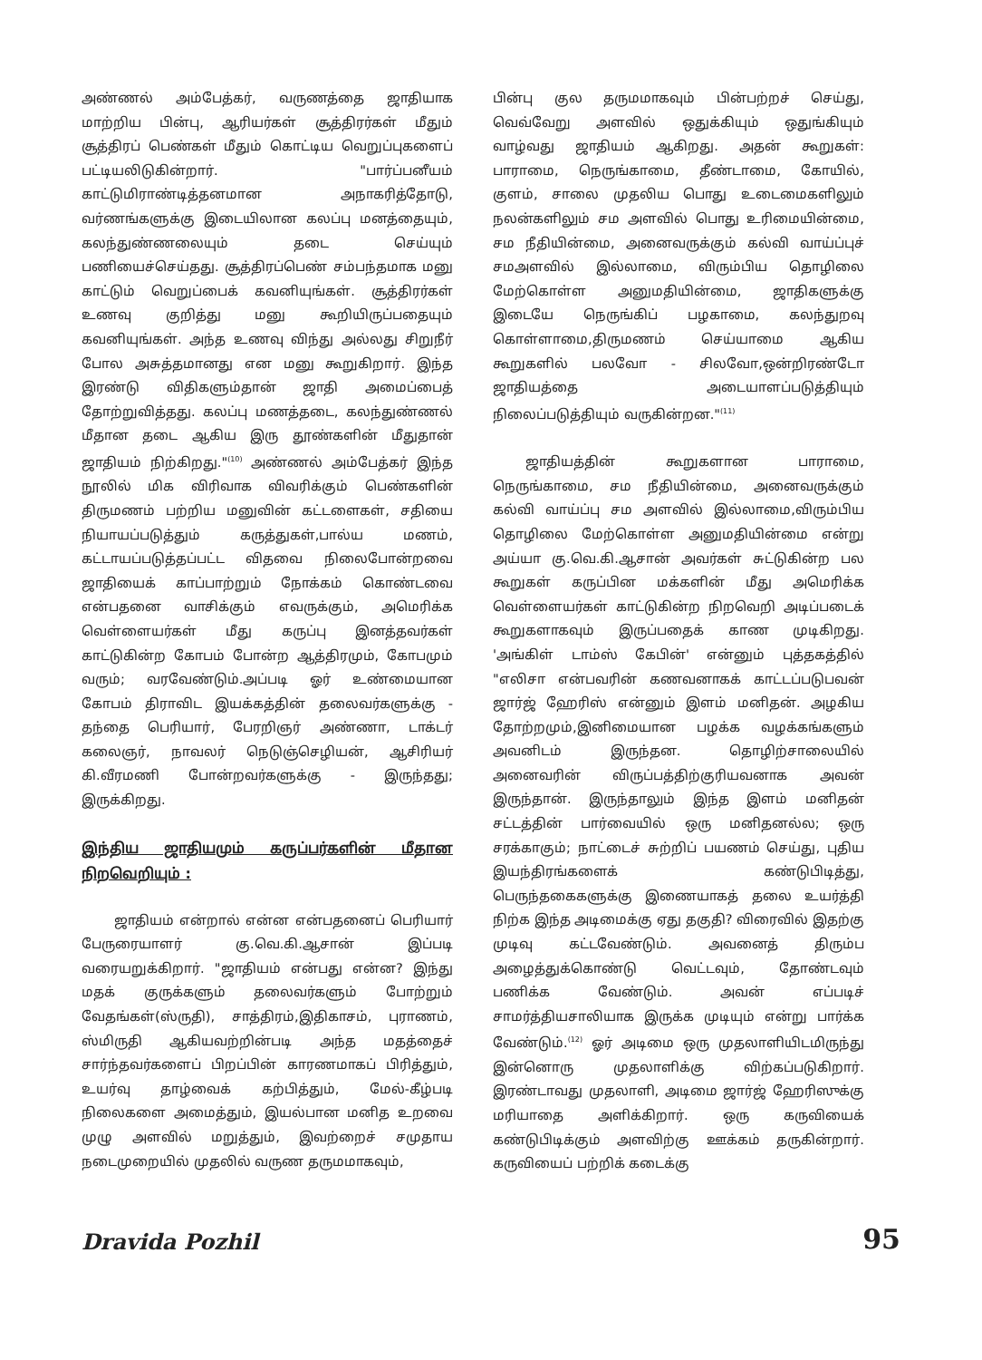அண்ணல் அம்பேத்கர், வருணத்தை ஜாதியாக மாற்றிய பின்பு, ஆரியர்கள் சூத்திரர்கள் மீதும் சூத்திரப் பெண்கள் மீதும் கொட்டிய வெறுப்புகளைப் பட்டியலிடுகின்றார். "பார்ப்பனீயம் காட்டுமிராண்டித்தனமான அநாகரித்தோடு, வர்ணங்களுக்கு இடையிலான கலப்பு மனத்தையும், கலந்துண்ணலையும் தடை செய்யும் பணியைச்செய்தது. சூத்திரப்பெண் சம்பந்தமாக மனு காட்டும் வெறுப்பைக் கவனியுங்கள். சூத்திரர்கள் உணவு குறித்து மனு கூறியிருப்பதையும் கவனியுங்கள். அந்த உணவு விந்து அல்லது சிறுநீர் போல அசுத்தமானது என மனு கூறுகிறார். இந்த இரண்டு விதிகளும்தான் ஜாதி அமைப்பைத் தோற்றுவித்தது. கலப்பு மணத்தடை, கலந்துண்ணல் மீதான தடை ஆகிய இரு தூண்களின் மீதுதான் ஜாதியம் நிற்கிறது."<sup>(10)</sup> அண்ணல் அம்பேத்கர் இந்த நூலில் மிக விரிவாக விவரிக்கும் பெண்களின் திருமணம் பற்றிய மனுவின் கட்டளைகள், சதியை நியாயப்படுத்தும் கருத்துகள்,பால்ய மணம், கட்டாயப்படுத்தப்பட்ட விதவை நிலைபோன்றவை ஜாதியைக் காப்பாற்றும் நோக்கம் கொண்டவை என்பதனை வாசிக்கும் எவருக்கும், அமெரிக்க வெள்ளையர்கள் மீது கருப்பு இனத்தவர்கள் காட்டுகின்ற கோபம் போன்ற ஆத்திரமும், கோபமும் வரும்; வரவேண்டும்.அப்படி ஓர் உண்மையான கோபம் திராவிட இயக்கத்தின் தலைவர்களுக்கு - தந்தை பெரியார், பேரறிஞர் அண்ணா, டாக்டர் கலைஞர், நாவலர் நெடுஞ்செழியன், ஆசிரியர் கி.வீரமணி போன்றவர்களுக்கு - இருந்தது; இருக்கிறது.
இந்திய ஜாதியமும் கருப்பர்களின் மீதான நிறவெறியும் :
ஜாதியம் என்றால் என்ன என்பதனைப் பெரியார் பேருரையாளர் கு.வெ.கி.ஆசான் இப்படி வரையறுக்கிறார். "ஜாதியம் என்பது என்ன? இந்து மதக் குருக்களும் தலைவர்களும் போற்றும் வேதங்கள்(ஸ்ருதி), சாத்திரம்,இதிகாசம், புராணம், ஸ்மிருதி ஆகியவற்றின்படி அந்த மதத்தைச் சார்ந்தவர்களைப் பிறப்பின் காரணமாகப் பிரித்தும், உயர்வு தாழ்வைக் கற்பித்தும், மேல்-கீழ்படி நிலைகளை அமைத்தும், இயல்பான மனித உறவை முழு அளவில் மறுத்தும், இவற்றைச் சமுதாய நடைமுறையில் முதலில் வருண தருமமாகவும்,
பின்பு குல தருமமாகவும் பின்பற்றச் செய்து, வெவ்வேறு அளவில் ஒதுக்கியும் ஒதுங்கியும் வாழ்வது ஜாதியம் ஆகிறது. அதன் கூறுகள்: பாராமை, நெருங்காமை, தீண்டாமை, கோயில், குளம், சாலை முதலிய பொது உடைமைகளிலும் நலன்களிலும் சம அளவில் பொது உரிமையின்மை, சம நீதியின்மை, அனைவருக்கும் கல்வி வாய்ப்புச் சமஅளவில் இல்லாமை, விரும்பிய தொழிலை மேற்கொள்ள அனுமதியின்மை, ஜாதிகளுக்கு இடையே நெருங்கிப் பழகாமை, கலந்துறவு கொள்ளாமை,திருமணம் செய்யாமை ஆகிய கூறுகளில் பலவோ - சிலவோ,ஒன்றிரண்டோ ஜாதியத்தை அடையாளப்படுத்தியும் நிலைப்படுத்தியும் வருகின்றன."<sup>(11)</sup>
ஜாதியத்தின் கூறுகளான பாராமை, நெருங்காமை, சம நீதியின்மை, அனைவருக்கும் கல்வி வாய்ப்பு சம அளவில் இல்லாமை,விரும்பிய தொழிலை மேற்கொள்ள அனுமதியின்மை என்று அய்யா கு.வெ.கி.ஆசான் அவர்கள் சுட்டுகின்ற பல கூறுகள் கருப்பின மக்களின் மீது அமெரிக்க வெள்ளையர்கள் காட்டுகின்ற நிறவெறி அடிப்படைக் கூறுகளாகவும் இருப்பதைக் காண முடிகிறது. 'அங்கிள் டாம்ஸ் கேபின்' என்னும் புத்தகத்தில் "எலிசா என்பவரின் கணவனாகக் காட்டப்படுபவன் ஜார்ஜ் ஹேரிஸ் என்னும் இளம் மனிதன். அழகிய தோற்றமும்,இனிமையான பழக்க வழக்கங்களும் அவனிடம் இருந்தன. தொழிற்சாலையில் அனைவரின் விருப்பத்திற்குரியவனாக அவன் இருந்தான். இருந்தாலும் இந்த இளம் மனிதன் சட்டத்தின் பார்வையில் ஒரு மனிதனல்ல; ஒரு சரக்காகும்; நாட்டைச் சுற்றிப் பயணம் செய்து, புதிய இயந்திரங்களைக் கண்டுபிடித்து, பெருந்தகைகளுக்கு இணையாகத் தலை உயர்த்தி நிற்க இந்த அடிமைக்கு ஏது தகுதி? விரைவில் இதற்கு முடிவு கட்டவேண்டும். அவனைத் திரும்ப அழைத்துக்கொண்டு வெட்டவும், தோண்டவும் பணிக்க வேண்டும். அவன் எப்படிச் சாமர்த்தியசாலியாக இருக்க முடியும் என்று பார்க்க வேண்டும்.<sup>(12)</sup> ஓர் அடிமை ஒரு முதலாளியிடமிருந்து இன்னொரு முதலாளிக்கு விற்கப்படுகிறார். இரண்டாவது முதலாளி, அடிமை ஜார்ஜ் ஹேரிஸுக்கு மரியாதை அளிக்கிறார். ஒரு கருவியைக் கண்டுபிடிக்கும் அளவிற்கு ஊக்கம் தருகின்றார். கருவியைப் பற்றிக் கடைக்கு
Dravida Pozhil 95